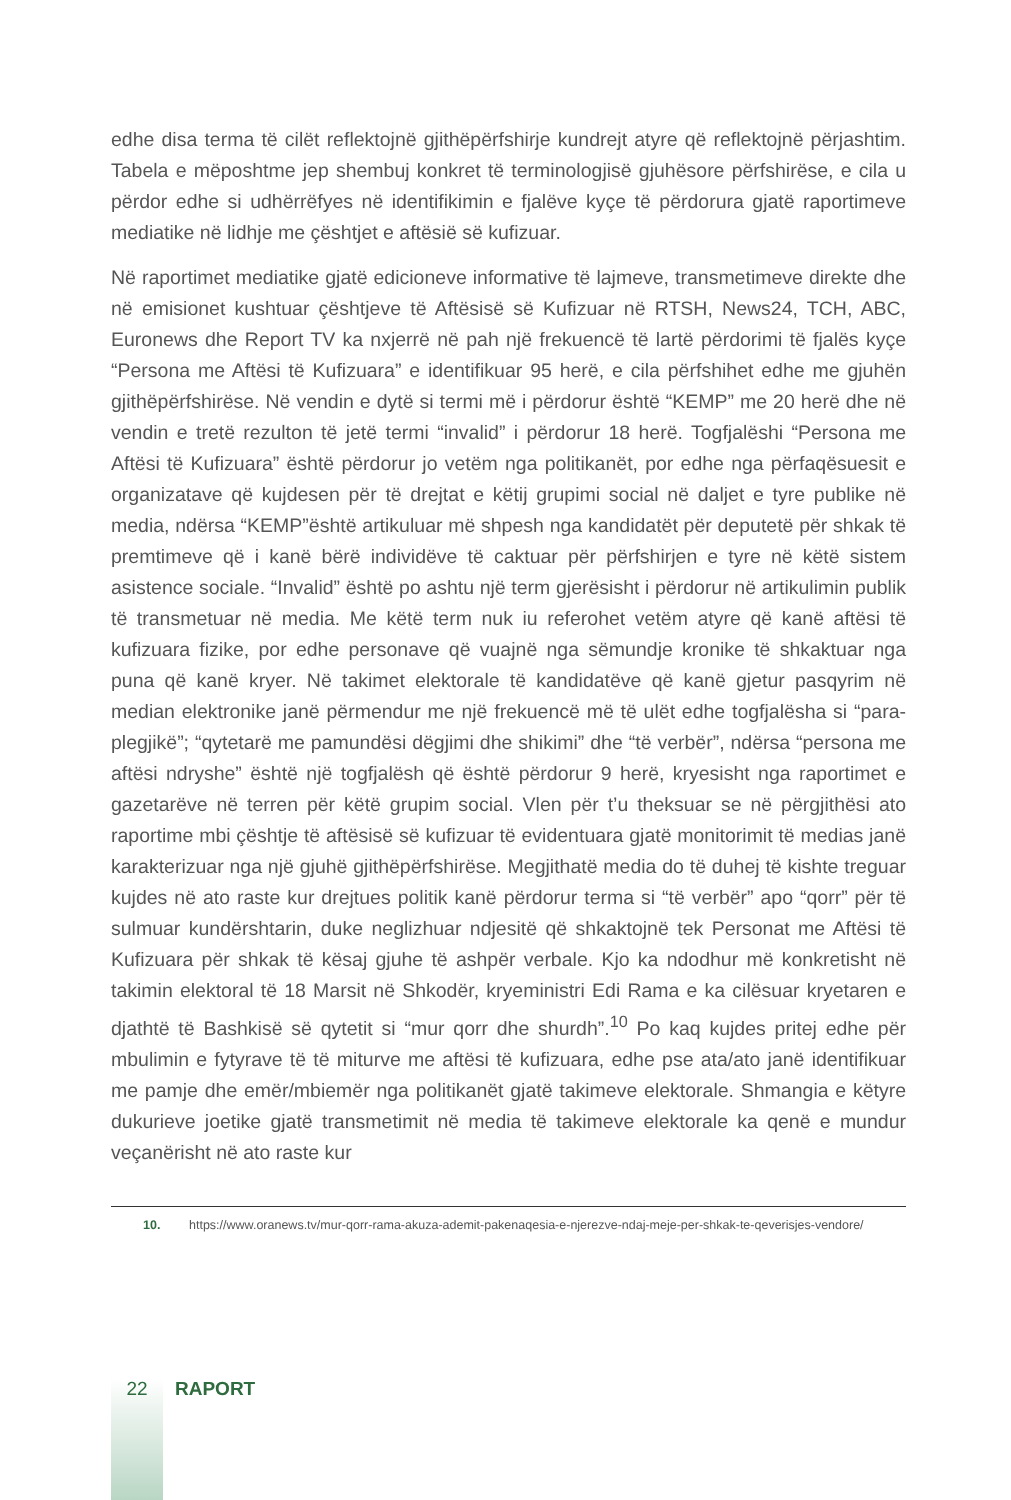edhe disa terma të cilët reflektojnë gjithëpërfshirje kundrejt atyre që reflektojnë përjashtim. Tabela e mëposhtme jep shembuj konkret të terminologjisë gjuhësore përfshirëse, e cila u përdor edhe si udhërrëfyes në identifikimin e fjalëve kyçe të përdorura gjatë raportimeve mediatike në lidhje me çështjet e aftësië së kufizuar.
Në raportimet mediatike gjatë edicioneve informative të lajmeve, transmetimeve direkte dhe në emisionet kushtuar çështjeve të Aftësisë së Kufizuar në RTSH, News24, TCH, ABC, Euronews dhe Report TV ka nxjerrë në pah një frekuencë të lartë përdorimi të fjalës kyçe “Persona me Aftësi të Kufizuara” e identifikuar 95 herë, e cila përfshihet edhe me gjuhën gjithëpërfshirëse. Në vendin e dytë si termi më i përdorur është “KEMP” me 20 herë dhe në vendin e tretë rezulton të jetë termi “invalid” i përdorur 18 herë. Togfjalëshi “Persona me Aftësi të Kufizuara” është përdorur jo vetëm nga politikanët, por edhe nga përfaqësuesit e organizatave që kujdesen për të drejtat e këtij grupimi social në daljet e tyre publike në media, ndërsa “KEMP”është artikuluar më shpesh nga kandidatët për deputetë për shkak të premtimeve që i kanë bërë individëve të caktuar për përfshirjen e tyre në këtë sistem asistence sociale. “Invalid” është po ashtu një term gjerësisht i përdorur në artikulimin publik të transmetuar në media. Me këtë term nuk iu referohet vetëm atyre që kanë aftësi të kufizuara fizike, por edhe personave që vuajnë nga sëmundje kronike të shkaktuar nga puna që kanë kryer. Në takimet elektorale të kandidatëve që kanë gjetur pasqyrim në median elektronike janë përmendur me një frekuencë më të ulët edhe togfjalësha si “para-plegjikë”; “qytetarë me pamundësi dëgjimi dhe shikimi” dhe “të verbër”, ndërsa “persona me aftësi ndryshe” është një togfjalësh që është përdorur 9 herë, kryesisht nga raportimet e gazetarëve në terren për këtë grupim social. Vlen për t’u theksuar se në përgjithësi ato raportime mbi çështje të aftësisë së kufizuar të evidentuara gjatë monitorimit të medias janë karakterizuar nga një gjuhë gjithëpërfshirëse. Megjithatë media do të duhej të kishte treguar kujdes në ato raste kur drejtues politik kanë përdorur terma si “të verbër” apo “qorr” për të sulmuar kundërshtarin, duke neglizhuar ndjesitë që shkaktojnë tek Personat me Aftësi të Kufizuara për shkak të kësaj gjuhe të ashpër verbale. Kjo ka ndodhur më konkretisht në takimin elektoral të 18 Marsit në Shkodër, kryeministri Edi Rama e ka cilësuar kryetaren e djathtë të Bashkisë së qytetit si “mur qorr dhe shurdh”.<sup>10</sup> Po kaq kujdes pritej edhe për mbulimin e fytyrave të të miturve me aftësi të kufizuara, edhe pse ata/ato janë identifikuar me pamje dhe emër/mbiemër nga politikanët gjatë takimeve elektorale. Shmangia e këtyre dukurieve joetike gjatë transmetimit në media të takimeve elektorale ka qenë e mundur veçanërisht në ato raste kur
10. https://www.oranews.tv/mur-qorr-rama-akuza-ademit-pakenaqesia-e-njerezve-ndaj-meje-per-shkak-te-qeverisjes-vendore/
22
RAPORT